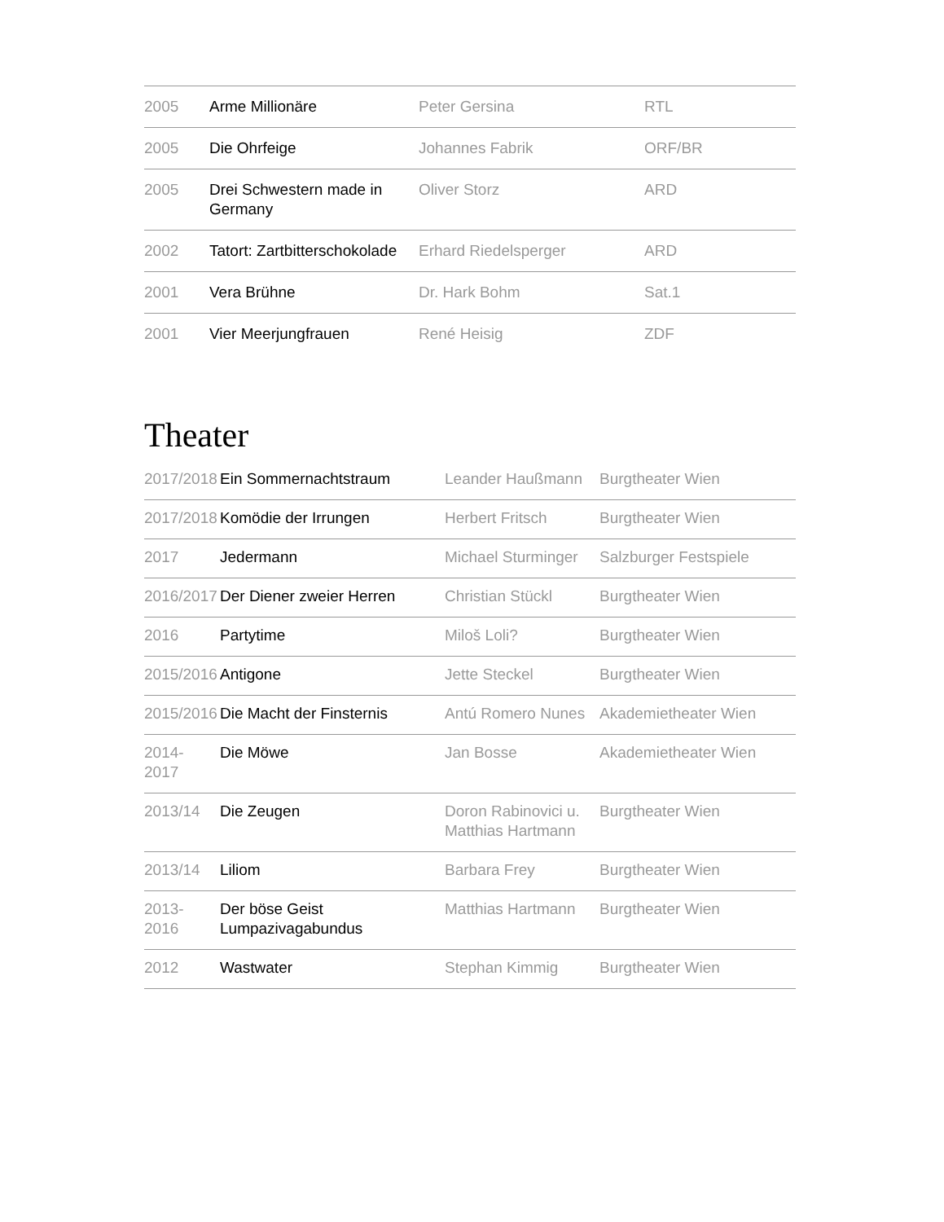| 2005 | Arme Millionäre | Peter Gersina | RTL |
| 2005 | Die Ohrfeige | Johannes Fabrik | ORF/BR |
| 2005 | Drei Schwestern made in Germany | Oliver Storz | ARD |
| 2002 | Tatort: Zartbitterschokolade | Erhard Riedelsperger | ARD |
| 2001 | Vera Brühne | Dr. Hark Bohm | Sat.1 |
| 2001 | Vier Meerjungfrauen | René Heisig | ZDF |
Theater
| 2017/2018 | Ein Sommernachtstraum | Leander Haußmann | Burgtheater Wien |
| 2017/2018 | Komödie der Irrungen | Herbert Fritsch | Burgtheater Wien |
| 2017 | Jedermann | Michael Sturminger | Salzburger Festspiele |
| 2016/2017 | Der Diener zweier Herren | Christian Stückl | Burgtheater Wien |
| 2016 | Partytime | Miloš Loli? | Burgtheater Wien |
| 2015/2016 | Antigone | Jette Steckel | Burgtheater Wien |
| 2015/2016 | Die Macht der Finsternis | Antú Romero Nunes | Akademietheater Wien |
| 2014- 2017 | Die Möwe | Jan Bosse | Akademietheater Wien |
| 2013/14 | Die Zeugen | Doron Rabinovici u. Matthias Hartmann | Burgtheater Wien |
| 2013/14 | Liliom | Barbara Frey | Burgtheater Wien |
| 2013- 2016 | Der böse Geist Lumpazivagabundus | Matthias Hartmann | Burgtheater Wien |
| 2012 | Wastwater | Stephan Kimmig | Burgtheater Wien |